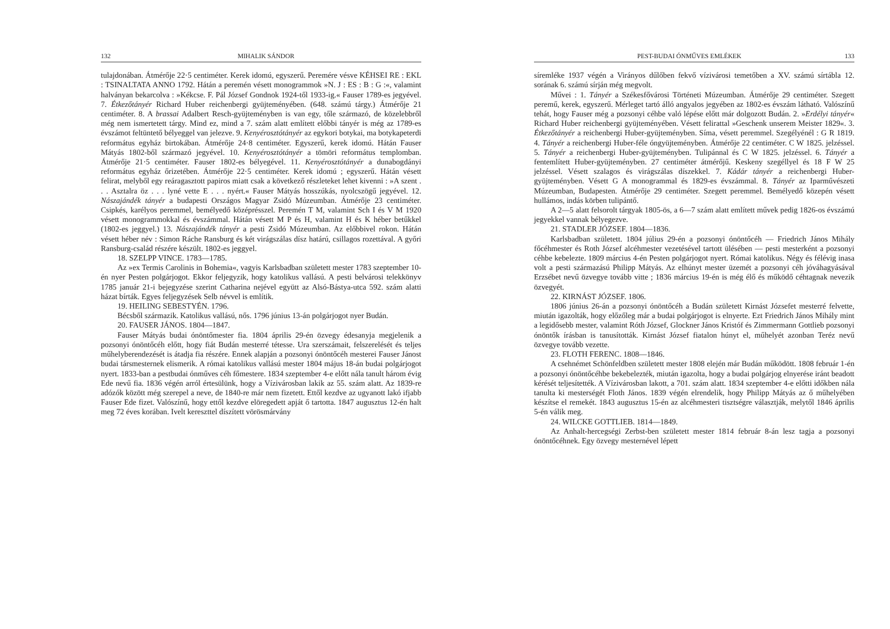132 MIHALIK SÁNDOR
tulajdonában. Átmérője 22·5 centiméter. Kerek idomú, egyszerű. Peremére vésve KÉHSEI RE : EKL : TSINALTATA ANNO 1792. Hátán a peremén vésett monogrammok »N. J : ES : B : G :«, valamint halványan bekarcolva : »Kékcse. F. Pál József Gondnok 1924-től 1933-ig.« Fauser 1789-es jegyével. 7. Étkezőtányér Richard Huber reichenbergi gyüjteményében. (648. számú tárgy.) Átmérője 21 centiméter. 8. A brassai Adalbert Resch-gyüjteményben is van egy, tőle származó, de közelebbről még nem ismertetett tárgy. Mind ez, mind a 7. szám alatt említett előbbi tányér is még az 1789-es évszámot feltüntető bélyeggel van jelezve. 9. Kenyérosztótányér az egykori botykai, ma botykapeterdi református egyház birtokában. Átmérője 24·8 centiméter. Egyszerű, kerek idomú. Hátán Fauser Mátyás 1802-ből származó jegyével. 10. Kenyérosztótányér a tömöri református templomban. Átmérője 21·5 centiméter. Fauser 1802-es bélyegével. 11. Kenyérosztótányér a dunabogdányi református egyház őrizetében. Átmérője 22·5 centiméter. Kerek idomú ; egyszerű. Hátán vésett felirat, melyből egy reáragasztott papiros miatt csak a következő részleteket lehet kivenni : »A szent . . . Asztalra öz . . . lyné vette E . . . nyért.« Fauser Mátyás hosszúkás, nyolcszögű jegyével. 12. Nászajándék tányér a budapesti Országos Magyar Zsidó Múzeumban. Átmérője 23 centiméter. Csipkés, karélyos peremmel, bemélyedő középrésszel. Peremén T M, valamint Sch I és V M 1920 vésett monogrammokkal és évszámmal. Hátán vésett M P és H, valamint H és K héber betűkkel (1802-es jeggyel.) 13. Nászajándék tányér a pesti Zsidó Múzeumban. Az előbbivel rokon. Hátán vésett héber név : Simon Ráche Ransburg és két virágszálas dísz határú, csillagos rozettával. A győri Ransburg-család részére készült. 1802-es jeggyel.
18. SZELPP VINCE. 1783—1785.
Az »ex Termis Carolinis in Bohemia«, vagyis Karlsbadban született mester 1783 szeptember 10-én nyer Pesten polgárjogot. Ekkor feljegyzik, hogy katolikus vallású. A pesti belvárosi telekkönyv 1785 január 21-i bejegyzése szerint Catharina nejével együtt az Alsó-Bástya-utca 592. szám alatti házat bírták. Egyes feljegyzések Selb névvel is említik.
19. HEILING SEBESTYÉN. 1796.
Bécsből származik. Katolikus vallású, nős. 1796 június 13-án polgárjogot nyer Budán.
20. FAUSER JÁNOS. 1804—1847.
Fauser Mátyás budai ónöntőmester fia. 1804 április 29-én özvegy édesanyja megjelenik a pozsonyi ónöntőcéh előtt, hogy fiát Budán mesterré tétesse. Ura szerszámait, felszerelését és teljes műhelyberendezését is átadja fia részére. Ennek alapján a pozsonyi ónöntőcéh mesterei Fauser Jánost budai társmesternek elismerik. A római katolikus vallású mester 1804 május 18-án budai polgárjogot nyert. 1833-ban a pestbudai ónműves céh főmestere. 1834 szeptember 4-e előtt nála tanult három évig Ede nevű fia. 1836 végén arról értesülünk, hogy a Vízivárosban lakik az 55. szám alatt. Az 1839-re adózók között még szerepel a neve, de 1840-re már nem fizetett. Ettől kezdve az ugyanott lakó ifjabb Fauser Ede fizet. Valószínű, hogy ettől kezdve elöregedett apját ő tartotta. 1847 augusztus 12-én halt meg 72 éves korában. Ivelt kereszttel díszített vörösmárvány
PEST-BUDAI ÓNMŰVES EMLÉKEK 133
síremléke 1937 végén a Virányos dűlőben fekvő vízivárosi temetőben a XV. számú sírtábla 12. sorának 6. számú sírján még megvolt.
Művei : 1. Tányér a Székesfővárosi Történeti Múzeumban. Átmérője 29 centiméter. Szegett peremű, kerek, egyszerű. Mérleget tartó álló angyalos jegyében az 1802-es évszám látható. Valószínű tehát, hogy Fauser még a pozsonyi céhbe való lépése előtt már dolgozott Budán. 2. »Erdélyi tányér« Richard Huber reichenbergi gyüjteményében. Vésett felirattal »Geschenk unserem Meister 1829«. 3. Étkezőtányér a reichenbergi Huber-gyüjteményben. Síma, vésett peremmel. Szegélyénél : G R 1819. 4. Tányér a reichenbergi Huber-féle óngyüjteményben. Átmérője 22 centiméter. C W 1825. jelzéssel. 5. Tányér a reichenbergi Huber-gyüjteményben. Tulipánnal és C W 1825. jelzéssel. 6. Tányér a fentemlített Huber-gyüjteményben. 27 centiméter átmérőjű. Keskeny szegéllyel és 18 F W 25 jelzéssel. Vésett szalagos és virágszálas díszekkel. 7. Kádár tányér a reichenbergi Huber-gyüjteményben. Vésett G A monogrammal és 1829-es évszámmal. 8. Tányér az Iparművészeti Múzeumban, Budapesten. Átmérője 29 centiméter. Szegett peremmel. Bemélyedő közepén vésett hullámos, indás körben tulipántő.
A 2—5 alatt felsorolt tárgyak 1805-ös, a 6—7 szám alatt említett művek pedig 1826-os évszámú jegyekkel vannak bélyegezve.
21. STADLER JÓZSEF. 1804—1836.
Karlsbadban született. 1804 július 29-én a pozsonyi ónöntőcéh — Friedrich János Mihály főcéhmester és Roth József alcéhmester vezetésével tartott ülésében — pesti mesterként a pozsonyi céhbe kebelezte. 1809 március 4-én Pesten polgárjogot nyert. Római katolikus. Négy és félévig inasa volt a pesti származású Philipp Mátyás. Az elhúnyt mester üzemét a pozsonyi céh jóváhagyásával Erzsébet nevű özvegye tovább vitte ; 1836 március 19-én is még élő és működő céhtagnak nevezik özvegyét.
22. KIRNÁST JÓZSEF. 1806.
1806 június 26-án a pozsonyi ónöntőcéh a Budán született Kirnást Józsefet mesterré felvette, miután igazolták, hogy előzőleg már a budai polgárjogot is elnyerte. Ezt Friedrich János Mihály mint a legidősebb mester, valamint Róth József, Glockner János Kristóf és Zimmermann Gottlieb pozsonyi ónöntők írásban is tanusították. Kirnást József fiatalon húnyt el, műhelyét azonban Teréz nevű özvegye tovább vezette.
23. FLOTH FERENC. 1808—1846.
A csehnémet Schönfeldben született mester 1808 elején már Budán működött. 1808 február 1-én a pozsonyi ónöntőcéhbe bekebelezték, miután igazolta, hogy a budai polgárjog elnyerése iránt beadott kérését teljesítették. A Vízivárosban lakott, a 701. szám alatt. 1834 szeptember 4-e előtti időkben nála tanulta ki mesterségét Floth János. 1839 végén elrendelik, hogy Philipp Mátyás az ő műhelyében készítse el remekét. 1843 augusztus 15-én az alcéhmesteri tisztségre választják, melytől 1846 április 5-én válik meg.
24. WILCKE GOTTLIEB. 1814—1849.
Az Anhalt-hercegségi Zerbst-ben született mester 1814 február 8-án lesz tagja a pozsonyi ónöntőcéhnek. Egy özvegy mesternével lépett